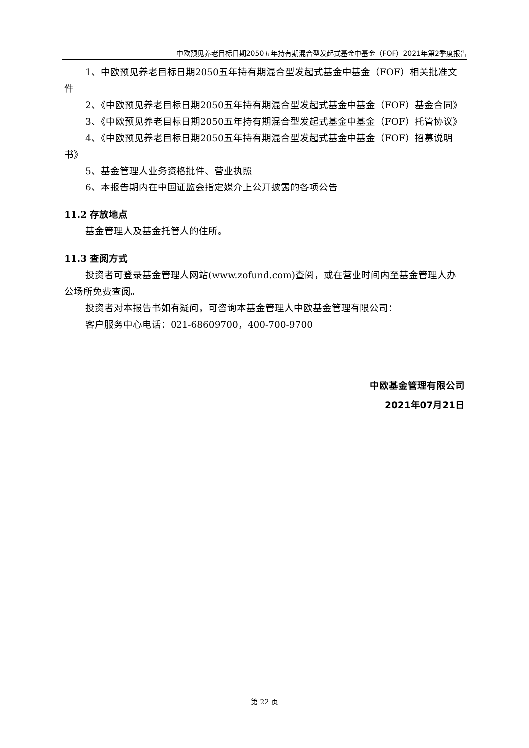中欧预见养老目标日期2050五年持有期混合型发起式基金中基金（FOF）2021年第2季度报告
1、中欧预见养老目标日期2050五年持有期混合型发起式基金中基金（FOF）相关批准文件
2、《中欧预见养老目标日期2050五年持有期混合型发起式基金中基金（FOF）基金合同》
3、《中欧预见养老目标日期2050五年持有期混合型发起式基金中基金（FOF）托管协议》
4、《中欧预见养老目标日期2050五年持有期混合型发起式基金中基金（FOF）招募说明书》
5、基金管理人业务资格批件、营业执照
6、本报告期内在中国证监会指定媒介上公开披露的各项公告
11.2 存放地点
基金管理人及基金托管人的住所。
11.3 查阅方式
投资者可登录基金管理人网站(www.zofund.com)查阅，或在营业时间内至基金管理人办公场所免费查阅。
投资者对本报告书如有疑问，可咨询本基金管理人中欧基金管理有限公司：
客户服务中心电话：021-68609700，400-700-9700
中欧基金管理有限公司
2021年07月21日
第 22 页